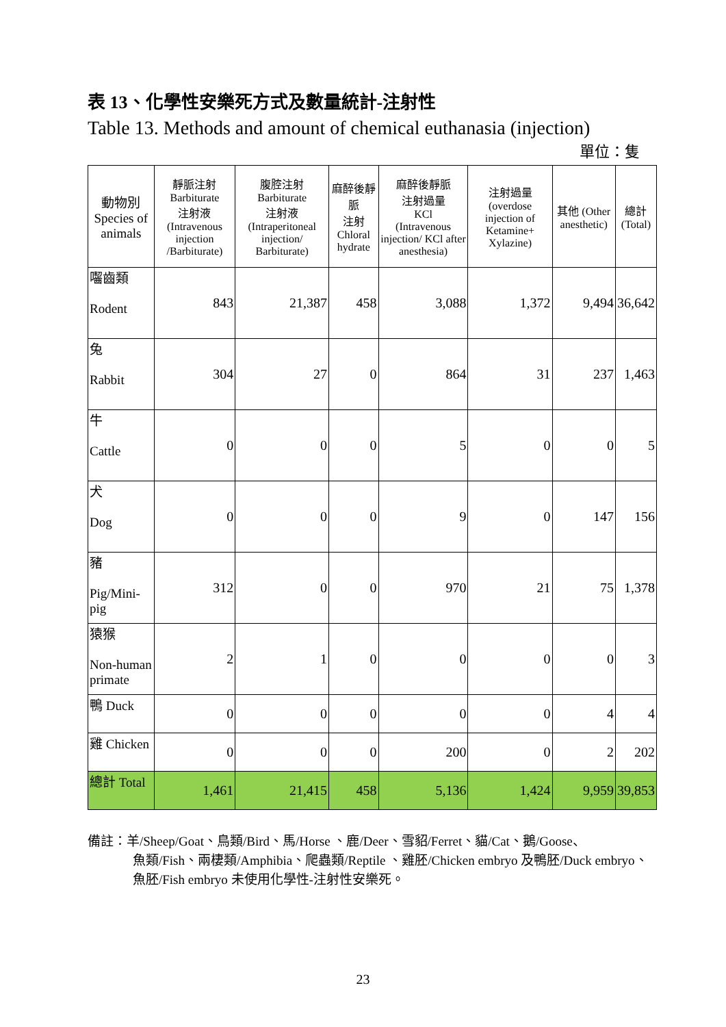表 13、化學性安樂死方式及數量統計-注射性
Table 13. Methods and amount of chemical euthanasia (injection)
單位：隻
| 動物別 Species of animals | 靜脈注射 Barbiturate 注射液 (Intravenous injection /Barbiturate) | 腹腔注射 Barbiturate 注射液 (Intraperitoneal injection/ Barbiturate) | 麻醉後靜脈 注射 Chloral hydrate | 麻醉後靜脈 注射過量 KCl (Intravenous injection/ KCl after anesthesia) | 注射過量 (overdose injection of Ketamine+ Xylazine) | 其他 (Other anesthetic) | 總計 (Total) |
| --- | --- | --- | --- | --- | --- | --- | --- |
| 囓齒類 Rodent | 843 | 21,387 | 458 | 3,088 | 1,372 | 9,494 | 36,642 |
| 兔 Rabbit | 304 | 27 | 0 | 864 | 31 | 237 | 1,463 |
| 牛 Cattle | 0 | 0 | 0 | 5 | 0 | 0 | 5 |
| 犬 Dog | 0 | 0 | 0 | 9 | 0 | 147 | 156 |
| 豬 Pig/Mini-pig | 312 | 0 | 0 | 970 | 21 | 75 | 1,378 |
| 猿猴 Non-human primate | 2 | 1 | 0 | 0 | 0 | 0 | 3 |
| 鴨 Duck | 0 | 0 | 0 | 0 | 0 | 4 | 4 |
| 雞 Chicken | 0 | 0 | 0 | 200 | 0 | 2 | 202 |
| 總計 Total | 1,461 | 21,415 | 458 | 5,136 | 1,424 | 9,959 | 39,853 |
備註：羊/Sheep/Goat、鳥類/Bird、馬/Horse 、鹿/Deer、雪貂/Ferret、貓/Cat、鵝/Goose、
魚類/Fish、兩棲類/Amphibia、爬蟲類/Reptile 、雞胚/Chicken embryo 及鴨胚/Duck embryo、魚胚/Fish embryo 未使用化學性-注射性安樂死。
23